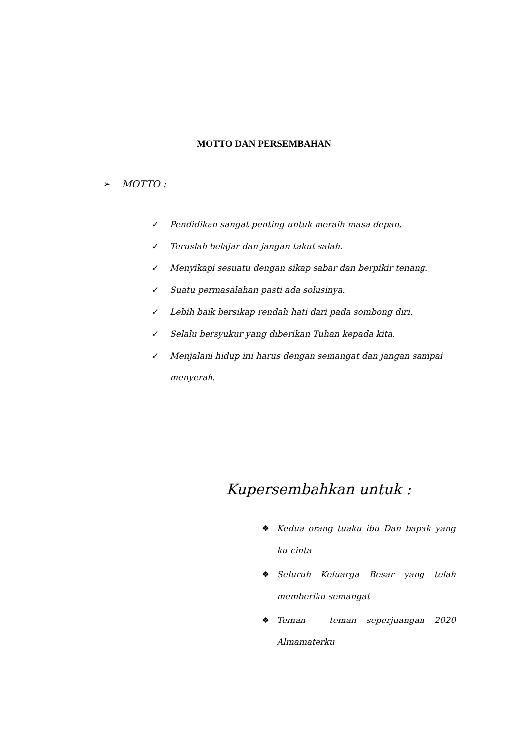MOTTO DAN PERSEMBAHAN
➢ MOTTO :
✓ Pendidikan sangat penting untuk meraih masa depan.
✓ Teruslah belajar dan jangan takut salah.
✓ Menyikapi sesuatu dengan sikap sabar dan berpikir tenang.
✓ Suatu permasalahan pasti ada solusinya.
✓ Lebih baik bersikap rendah hati dari pada sombong diri.
✓ Selalu bersyukur yang diberikan Tuhan kepada kita.
✓ Menjalani hidup ini harus dengan semangat dan jangan sampai menyerah.
Kupersembahkan untuk :
❖ Kedua orang tuaku ibu Dan bapak yang ku cinta
❖ Seluruh Keluarga Besar yang telah memberiku semangat
❖ Teman – teman seperjuangan 2020 Almamaterku